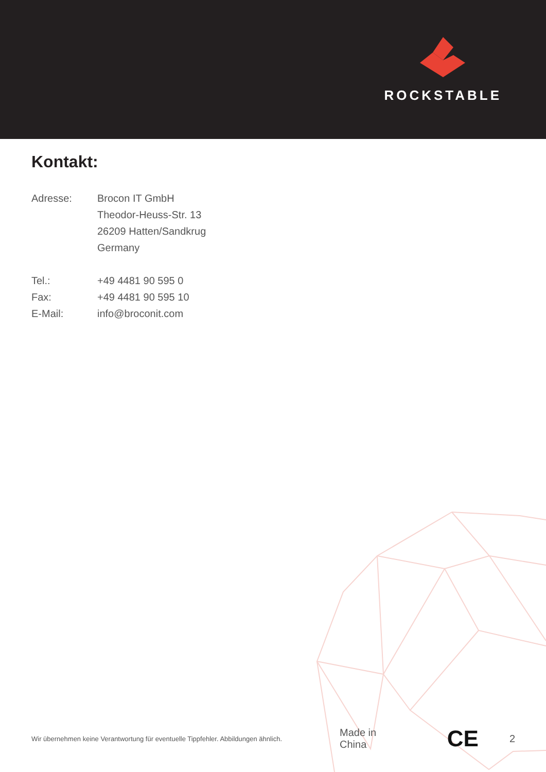ROCKSTABLE
Kontakt:
| Adresse: | Brocon IT GmbH Theodor-Heuss-Str. 13 26209 Hatten/Sandkrug Germany |
| Tel.: | +49 4481 90 595 0 |
| Fax: | +49 4481 90 595 10 |
| E-Mail: | info@broconit.com |
Wir übernehmen keine Verantwortung für eventuelle Tippfehler. Abbildungen ähnlich.
Made in China
CE
2